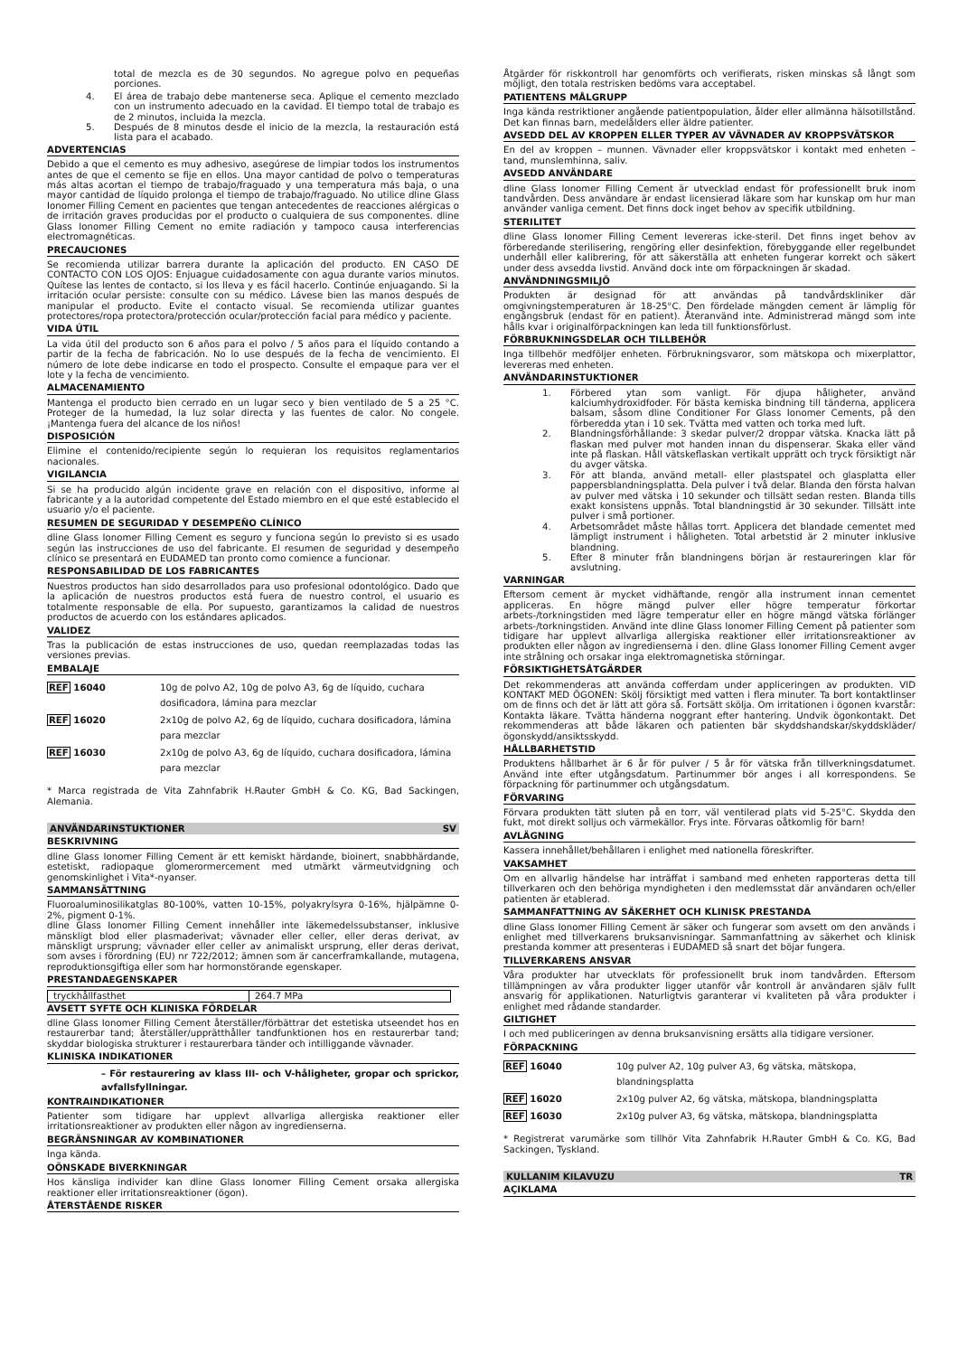total de mezcla es de 30 segundos. No agregue polvo en pequeñas porciones.
4. El área de trabajo debe mantenerse seca. Aplique el cemento mezclado con un instrumento adecuado en la cavidad. El tiempo total de trabajo es de 2 minutos, incluida la mezcla.
5. Después de 8 minutos desde el inicio de la mezcla, la restauración está lista para el acabado.
ADVERTENCIAS
Debido a que el cemento es muy adhesivo, asegúrese de limpiar todos los instrumentos antes de que el cemento se fije en ellos. Una mayor cantidad de polvo o temperaturas más altas acortan el tiempo de trabajo/fraguado y una temperatura más baja, o una mayor cantidad de líquido prolonga el tiempo de trabajo/fraguado. No utilice dline Glass Ionomer Filling Cement en pacientes que tengan antecedentes de reacciones alérgicas o de irritación graves producidas por el producto o cualquiera de sus componentes. dline Glass Ionomer Filling Cement no emite radiación y tampoco causa interferencias electromagnéticas.
PRECAUCIONES
Se recomienda utilizar barrera durante la aplicación del producto. EN CASO DE CONTACTO CON LOS OJOS: Enjuague cuidadosamente con agua durante varios minutos. Quítese las lentes de contacto, si los lleva y es fácil hacerlo. Continúe enjuagando. Si la irritación ocular persiste: consulte con su médico. Lávese bien las manos después de manipular el producto. Evite el contacto visual. Se recomienda utilizar guantes protectores/ropa protectora/protección ocular/protección facial para médico y paciente.
VIDA ÚTIL
La vida útil del producto son 6 años para el polvo / 5 años para el líquido contando a partir de la fecha de fabricación. No lo use después de la fecha de vencimiento. El número de lote debe indicarse en todo el prospecto. Consulte el empaque para ver el lote y la fecha de vencimiento.
ALMACENAMIENTO
Mantenga el producto bien cerrado en un lugar seco y bien ventilado de 5 a 25 °C. Proteger de la humedad, la luz solar directa y las fuentes de calor. No congele. ¡Mantenga fuera del alcance de los niños!
DISPOSICIÓN
Elimine el contenido/recipiente según lo requieran los requisitos reglamentarios nacionales.
VIGILANCIA
Si se ha producido algún incidente grave en relación con el dispositivo, informe al fabricante y a la autoridad competente del Estado miembro en el que esté establecido el usuario y/o el paciente.
RESUMEN DE SEGURIDAD Y DESEMPEÑO CLÍNICO
dline Glass Ionomer Filling Cement es seguro y funciona según lo previsto si es usado según las instrucciones de uso del fabricante. El resumen de seguridad y desempeño clínico se presentará en EUDAMED tan pronto como comience a funcionar.
RESPONSABILIDAD DE LOS FABRICANTES
Nuestros productos han sido desarrollados para uso profesional odontológico. Dado que la aplicación de nuestros productos está fuera de nuestro control, el usuario es totalmente responsable de ella. Por supuesto, garantizamos la calidad de nuestros productos de acuerdo con los estándares aplicados.
VALIDEZ
Tras la publicación de estas instrucciones de uso, quedan reemplazadas todas las versiones previas.
EMBALAJE
| REF 16040 | 10g de polvo A2, 10g de polvo A3, 6g de líquido, cuchara dosificadora, lámina para mezclar |
| REF 16020 | 2x10g de polvo A2, 6g de líquido, cuchara dosificadora, lámina para mezclar |
| REF 16030 | 2x10g de polvo A3, 6g de líquido, cuchara dosificadora, lámina para mezclar |
* Marca registrada de Vita Zahnfabrik H.Rauter GmbH & Co. KG, Bad Sackingen, Alemania.
ANVÄNDARINSTUKTIONER SV
BESKRIVNING
dline Glass Ionomer Filling Cement är ett kemiskt härdande, bioinert, snabbhärdande, estetiskt, radiopaque glomerormercement med utmärkt värmeutvidgning och genomskinlighet i Vita*-nyanser.
SAMMANSÄTTNING
Fluoroaluminosilikatglas 80-100%, vatten 10-15%, polyakrylsyra 0-16%, hjälpämne 0-2%, pigment 0-1%.
dline Glass Ionomer Filling Cement innehåller inte läkemedelssubstanser, inklusive mänskligt blod eller plasmaderivat; vävnader eller celler, eller deras derivat, av mänskligt ursprung; vävnader eller celler av animaliskt ursprung, eller deras derivat, som avses i förordning (EU) nr 722/2012; ämnen som är cancerframkallande, mutagena, reproduktionsgiftiga eller som har hormonstörande egenskaper.
PRESTANDAEGENSKAPER
| tryckhållfasthet | 264.7 MPa |
AVSETT SYFTE OCH KLINISKA FÖRDELAR
dline Glass Ionomer Filling Cement återställer/förbättrar det estetiska utseendet hos en restaurerbar tand; återställer/upprätthåller tandfunktionen hos en restaurerbar tand; skyddar biologiska strukturer i restaurerbara tänder och intilliggande vävnader.
KLINISKA INDIKATIONER
– För restaurering av klass III- och V-håligheter, gropar och sprickor, avfallsfyllningar.
KONTRAINDIKATIONER
Patienter som tidigare har upplevt allvarliga allergiska reaktioner eller irritationsreaktioner av produkten eller någon av ingredienserna.
BEGRÄNSNINGAR AV KOMBINATIONER
Inga kända.
OÖNSKADE BIVERKNINGAR
Hos känsliga individer kan dline Glass Ionomer Filling Cement orsaka allergiska reaktioner eller irritationsreaktioner (ögon).
ÅTERSTÅENDE RISKER
Åtgärder för riskkontroll har genomförts och verifierats, risken minskas så långt som möjligt, den totala restrisken bedöms vara acceptabel.
PATIENTENS MÅLGRUPP
Inga kända restriktioner angående patientpopulation, ålder eller allmänna hälsotillstånd. Det kan finnas barn, medelålders eller äldre patienter.
AVSEDD DEL AV KROPPEN ELLER TYPER AV VÄVNADER AV KROPPSVÄTSKOR
En del av kroppen – munnen. Vävnader eller kroppsvätskor i kontakt med enheten – tand, munslemhinna, saliv.
AVSEDD ANVÄNDARE
dline Glass Ionomer Filling Cement är utvecklad endast för professionellt bruk inom tandvården. Dess användare är endast licensierad läkare som har kunskap om hur man använder vanliga cement. Det finns dock inget behov av specifik utbildning.
STERILITET
dline Glass Ionomer Filling Cement levereras icke-steril. Det finns inget behov av förberedande sterilisering, rengöring eller desinfektion, förebyggande eller regelbundet underhåll eller kalibrering, för att säkerställa att enheten fungerar korrekt och säkert under dess avsedda livstid. Använd dock inte om förpackningen är skadad.
ANVÄNDNINGSMILJÖ
Produkten är designad för att användas på tandvårdskliniker där omgivningstemperaturen är 18-25°C. Den fördelade mängden cement är lämplig för engångsbruk (endast för en patient). Återanvänd inte. Administrerad mängd som inte hålls kvar i originalförpackningen kan leda till funktionsförlust.
FÖRBRUKNINGSDELAR OCH TILLBEHÖR
Inga tillbehör medföljer enheten. Förbrukningsvaror, som mätskopa och mixerplattor, levereras med enheten.
ANVÄNDARINSTUKTIONER
1. Förbered ytan som vanligt. För djupa håligheter, använd kalciumhydroxidfoder. För bästa kemiska bindning till tänderna, applicera balsam, såsom dline Conditioner For Glass Ionomer Cements, på den förberedda ytan i 10 sek. Tvätta med vatten och torka med luft.
2. Blandningsförhållande: 3 skedar pulver/2 droppar vätska. Knacka lätt på flaskan med pulver mot handen innan du dispenserar. Skaka eller vänd inte på flaskan. Håll vätskeflaskan vertikalt upprätt och tryck försiktigt när du avger vätska.
3. För att blanda, använd metall- eller plastspatel och glasplatta eller pappersblandningsplatta. Dela pulver i två delar. Blanda den första halvan av pulver med vätska i 10 sekunder och tillsätt sedan resten. Blanda tills exakt konsistens uppnås. Total blandningstid är 30 sekunder. Tillsätt inte pulver i små portioner.
4. Arbetsområdet måste hållas torrt. Applicera det blandade cementet med lämpligt instrument i håligheten. Total arbetstid är 2 minuter inklusive blandning.
5. Efter 8 minuter från blandningens början är restaureringen klar för avslutning.
VARNINGAR
Eftersom cement är mycket vidhäftande, rengör alla instrument innan cementet appliceras. En högre mängd pulver eller högre temperatur förkortar arbets-/torkningstiden med lägre temperatur eller en högre mängd vätska förlänger arbets-/torkningstiden. Använd inte dline Glass Ionomer Filling Cement på patienter som tidigare har upplevt allvarliga allergiska reaktioner eller irritationsreaktioner av produkten eller någon av ingredienserna i den. dline Glass Ionomer Filling Cement avger inte strålning och orsakar inga elektromagnetiska störningar.
FÖRSIKTIGHETSÅTGÄRDER
Det rekommenderas att använda cofferdam under appliceringen av produkten. VID KONTAKT MED ÖGONEN: Skölj försiktigt med vatten i flera minuter. Ta bort kontaktlinser om de finns och det är lätt att göra så. Fortsätt skölja. Om irritationen i ögonen kvarstår: Kontakta läkare. Tvätta händerna noggrant efter hantering. Undvik ögonkontakt. Det rekommenderas att både läkaren och patienten bär skyddshandskar/skyddskläder/ögonskydd/ansiktsskydd.
HÅLLBARHETSTID
Produktens hållbarhet är 6 år för pulver / 5 år för vätska från tillverkningsdatumet. Använd inte efter utgångsdatum. Partinummer bör anges i all korrespondens. Se förpackning för partinummer och utgångsdatum.
FÖRVARING
Förvara produkten tätt sluten på en torr, väl ventilerad plats vid 5-25°C. Skydda den fukt, mot direkt solljus och värmekällor. Frys inte. Förvaras oåtkomlig för barn!
AVLÄGNING
Kassera innehållet/behållaren i enlighet med nationella föreskrifter.
VAKSAMHET
Om en allvarlig händelse har inträffat i samband med enheten rapporteras detta till tillverkaren och den behöriga myndigheten i den medlemsstat där användaren och/eller patienten är etablerad.
SAMMANFATTNING AV SÄKERHET OCH KLINISK PRESTANDA
dline Glass Ionomer Filling Cement är säker och fungerar som avsett om den används i enlighet med tillverkarens bruksanvisningar. Sammanfattning av säkerhet och klinisk prestanda kommer att presenteras i EUDAMED så snart det böjar fungera.
TILLVERKARENS ANSVAR
Våra produkter har utvecklats för professionellt bruk inom tandvården. Eftersom tillämpningen av våra produkter ligger utanför vår kontroll är användaren själv fullt ansvarig för applikationen. Naturligtvis garanterar vi kvaliteten på våra produkter i enlighet med rådande standarder.
GILTIGHET
I och med publiceringen av denna bruksanvisning ersätts alla tidigare versioner.
FÖRPACKNING
| REF 16040 | 10g pulver A2, 10g pulver A3, 6g vätska, mätskopa, blandningsplatta |
| REF 16020 | 2x10g pulver A2, 6g vätska, mätskopa, blandningsplatta |
| REF 16030 | 2x10g pulver A3, 6g vätska, mätskopa, blandningsplatta |
* Registrerat varumärke som tillhör Vita Zahnfabrik H.Rauter GmbH & Co. KG, Bad Sackingen, Tyskland.
KULLANIM KILAVUZU TR
AÇIKLAMA